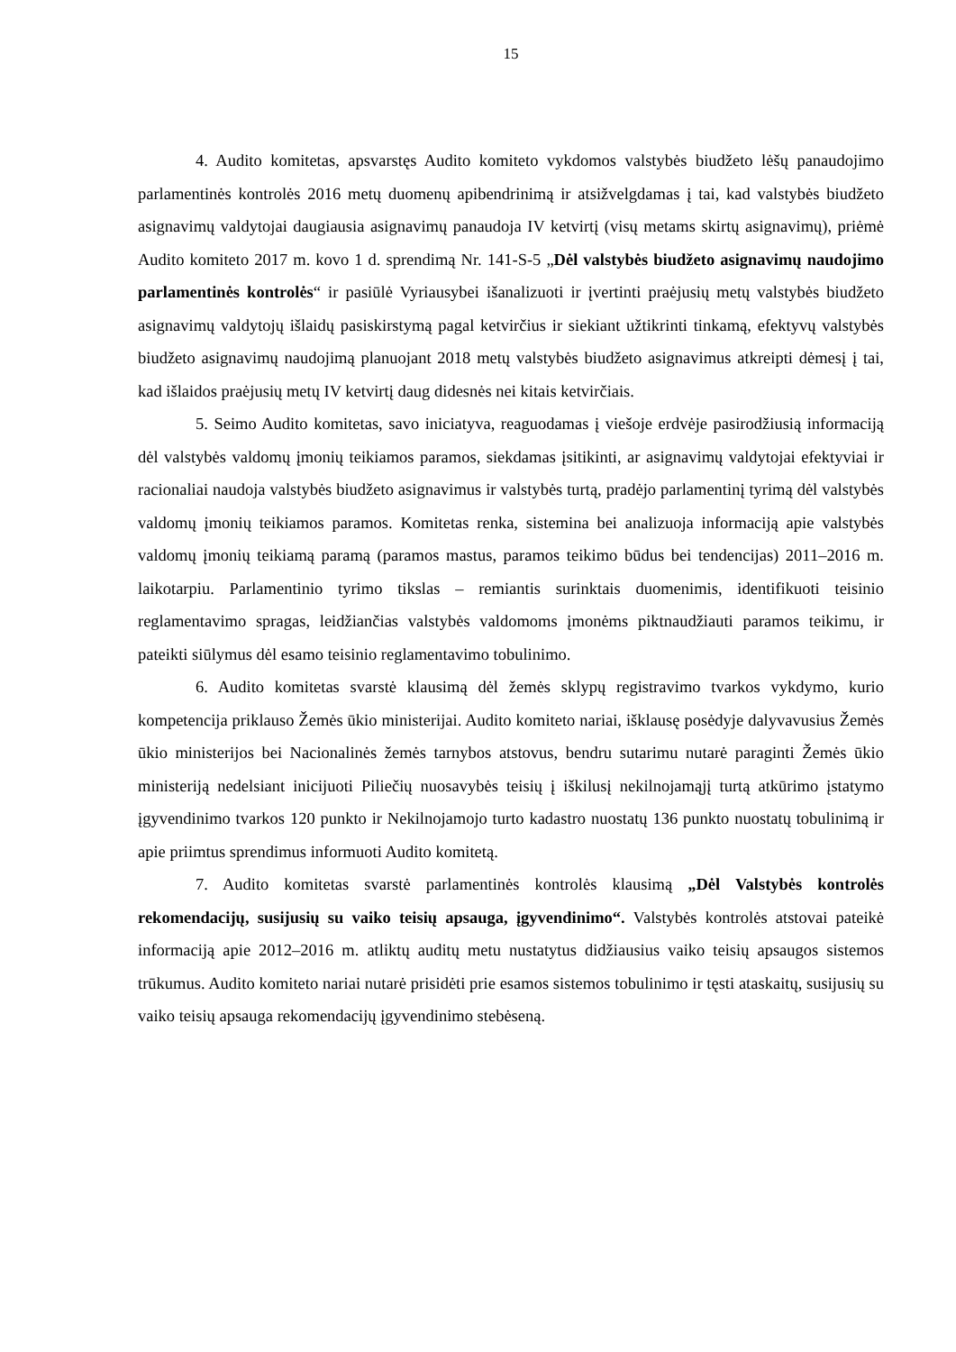15
4. Audito komitetas, apsvarstęs Audito komiteto vykdomos valstybės biudžeto lėšų panaudojimo parlamentinės kontrolės 2016 metų duomenų apibendrinimą ir atsižvelgdamas į tai, kad valstybės biudžeto asignavimų valdytojai daugiausia asignavimų panaudoja IV ketvirtį (visų metams skirtų asignavimų), priėmė Audito komiteto 2017 m. kovo 1 d. sprendimą Nr. 141-S-5 „Dėl valstybės biudžeto asignavimų naudojimo parlamentinės kontrolės“ ir pasiūlė Vyriausybei išanalizuoti ir įvertinti praėjusių metų valstybės biudžeto asignavimų valdytojų išlaidų pasiskirstymą pagal ketvirčius ir siekiant užtikrinti tinkamą, efektyvų valstybės biudžeto asignavimų naudojimą planuojant 2018 metų valstybės biudžeto asignavimus atkreipti dėmesį į tai, kad išlaidos praėjusių metų IV ketvirtį daug didesnės nei kitais ketvirčiais.
5. Seimo Audito komitetas, savo iniciatyva, reaguodamas į viešoje erdvėje pasirodžiusią informaciją dėl valstybės valdomų įmonių teikiamos paramos, siekdamas įsitikinti, ar asignavimų valdytojai efektyviai ir racionaliai naudoja valstybės biudžeto asignavimus ir valstybės turtą, pradėjo parlamentinį tyrimą dėl valstybės valdomų įmonių teikiamos paramos. Komitetas renka, sistemina bei analizuoja informaciją apie valstybės valdomų įmonių teikiamą paramą (paramos mastus, paramos teikimo būdus bei tendencijas) 2011–2016 m. laikotarpiu. Parlamentinio tyrimo tikslas – remiantis surinktais duomenimis, identifikuoti teisinio reglamentavimo spragas, leidžiančias valstybės valdomoms įmonėms piktnaudžiauti paramos teikimu, ir pateikti siūlymus dėl esamo teisinio reglamentavimo tobulinimo.
6. Audito komitetas svarstė klausimą dėl žemės sklypų registravimo tvarkos vykdymo, kurio kompetencija priklauso Žemės ūkio ministerijai. Audito komiteto nariai, išklausę posėdyje dalyvavusius Žemės ūkio ministerijos bei Nacionalinės žemės tarnybos atstovus, bendru sutarimu nutarė paraginti Žemės ūkio ministeriją nedelsiant inicijuoti Piliečių nuosavybės teisių į iškilusį nekilnojamąjį turtą atkūrimo įstatymo įgyvendinimo tvarkos 120 punkto ir Nekilnojamojo turto kadastro nuostatų 136 punkto nuostatų tobulinimą ir apie priimtus sprendimus informuoti Audito komitetą.
7. Audito komitetas svarstė parlamentinės kontrolės klausimą „Dėl Valstybės kontrolės rekomendacijų, susijusių su vaiko teisių apsauga, įgyvendinimo“. Valstybės kontrolės atstovai pateikė informaciją apie 2012–2016 m. atliktų auditų metu nustatytus didžiausius vaiko teisių apsaugos sistemos trūkumus. Audito komiteto nariai nutarė prisidėti prie esamos sistemos tobulinimo ir tęsti ataskaitų, susijusių su vaiko teisių apsauga rekomendacijų įgyvendinimo stebėseną.